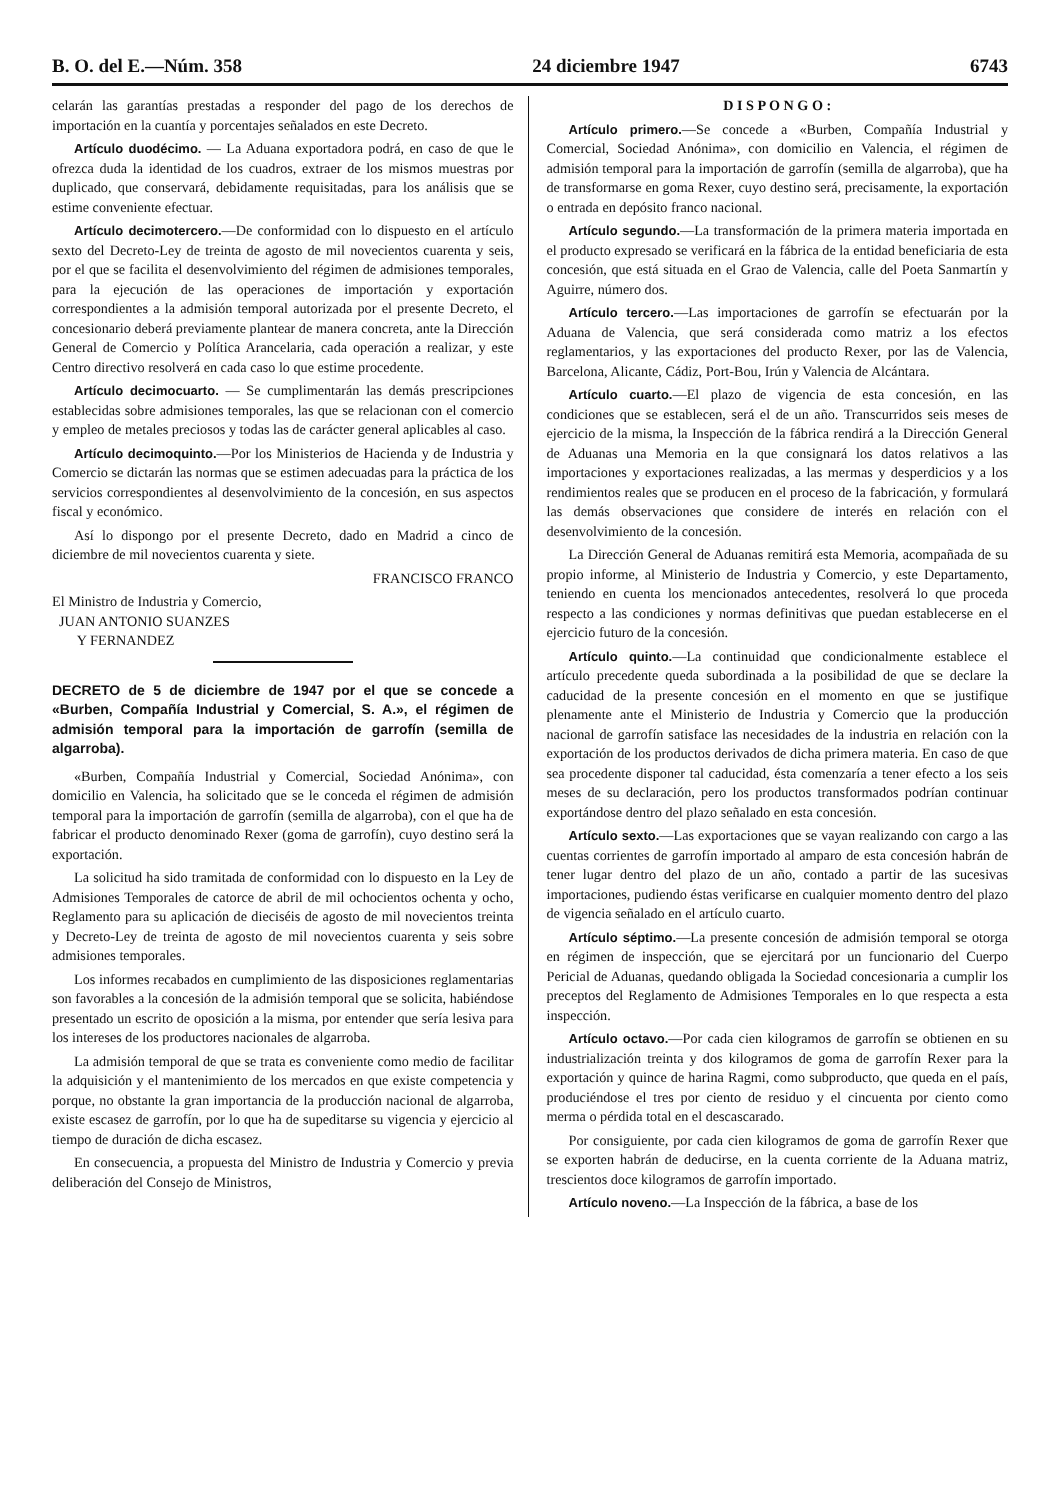B. O. del E.—Núm. 358 24 diciembre 1947 6743
celarán las garantías prestadas a responder del pago de los derechos de importación en la cuantía y porcentajes señalados en este Decreto.
Artículo duodécimo. — La Aduana exportadora podrá, en caso de que le ofrezca duda la identidad de los cuadros, extraer de los mismos muestras por duplicado, que conservará, debidamente requisitadas, para los análisis que se estime conveniente efectuar.
Artículo decimotercero.—De conformidad con lo dispuesto en el artículo sexto del Decreto-Ley de treinta de agosto de mil novecientos cuarenta y seis, por el que se facilita el desenvolvimiento del régimen de admisiones temporales, para la ejecución de las operaciones de importación y exportación correspondientes a la admisión temporal autorizada por el presente Decreto, el concesionario deberá previamente plantear de manera concreta, ante la Dirección General de Comercio y Política Arancelaria, cada operación a realizar, y este Centro directivo resolverá en cada caso lo que estime procedente.
Artículo decimocuarto. — Se cumplimentarán las demás prescripciones establecidas sobre admisiones temporales, las que se relacionan con el comercio y empleo de metales preciosos y todas las de carácter general aplicables al caso.
Artículo decimoquinto.—Por los Ministerios de Hacienda y de Industria y Comercio se dictarán las normas que se estimen adecuadas para la práctica de los servicios correspondientes al desenvolvimiento de la concesión, en sus aspectos fiscal y económico.
Así lo dispongo por el presente Decreto, dado en Madrid a cinco de diciembre de mil novecientos cuarenta y siete.
FRANCISCO FRANCO
El Ministro de Industria y Comercio,
JUAN ANTONIO SUANZES
Y FERNANDEZ
DECRETO de 5 de diciembre de 1947 por el que se concede a «Burben, Compañía Industrial y Comercial, S. A.», el régimen de admisión temporal para la importación de garrofín (semilla de algarroba).
«Burben, Compañía Industrial y Comercial, Sociedad Anónima», con domicilio en Valencia, ha solicitado que se le conceda el régimen de admisión temporal para la importación de garrofín (semilla de algarroba), con el que ha de fabricar el producto denominado Rexer (goma de garrofín), cuyo destino será la exportación.
La solicitud ha sido tramitada de conformidad con lo dispuesto en la Ley de Admisiones Temporales de catorce de abril de mil ochocientos ochenta y ocho, Reglamento para su aplicación de dieciséis de agosto de mil novecientos treinta y Decreto-Ley de treinta de agosto de mil novecientos cuarenta y seis sobre admisiones temporales.
Los informes recabados en cumplimiento de las disposiciones reglamentarias son favorables a la concesión de la admisión temporal que se solicita, habiéndose presentado un escrito de oposición a la misma, por entender que sería lesiva para los intereses de los productores nacionales de algarroba.
La admisión temporal de que se trata es conveniente como medio de facilitar la adquisición y el mantenimiento de los mercados en que existe competencia y porque, no obstante la gran importancia de la producción nacional de algarroba, existe escasez de garrofín, por lo que ha de supeditarse su vigencia y ejercicio al tiempo de duración de dicha escasez.
En consecuencia, a propuesta del Ministro de Industria y Comercio y previa deliberación del Consejo de Ministros,
D I S P O N G O :
Artículo primero.—Se concede a «Burben, Compañía Industrial y Comercial, Sociedad Anónima», con domicilio en Valencia, el régimen de admisión temporal para la importación de garrofín (semilla de algarroba), que ha de transformarse en goma Rexer, cuyo destino será, precisamente, la exportación o entrada en depósito franco nacional.
Artículo segundo.—La transformación de la primera materia importada en el producto expresado se verificará en la fábrica de la entidad beneficiaria de esta concesión, que está situada en el Grao de Valencia, calle del Poeta Sanmartín y Aguirre, número dos.
Artículo tercero.—Las importaciones de garrofín se efectuarán por la Aduana de Valencia, que será considerada como matriz a los efectos reglamentarios, y las exportaciones del producto Rexer, por las de Valencia, Barcelona, Alicante, Cádiz, Port-Bou, Irún y Valencia de Alcántara.
Artículo cuarto.—El plazo de vigencia de esta concesión, en las condiciones que se establecen, será el de un año. Transcurridos seis meses de ejercicio de la misma, la Inspección de la fábrica rendirá a la Dirección General de Aduanas una Memoria en la que consignará los datos relativos a las importaciones y exportaciones realizadas, a las mermas y desperdicios y a los rendimientos reales que se producen en el proceso de la fabricación, y formulará las demás observaciones que considere de interés en relación con el desenvolvimiento de la concesión.
La Dirección General de Aduanas remitirá esta Memoria, acompañada de su propio informe, al Ministerio de Industria y Comercio, y este Departamento, teniendo en cuenta los mencionados antecedentes, resolverá lo que proceda respecto a las condiciones y normas definitivas que puedan establecerse en el ejercicio futuro de la concesión.
Artículo quinto.—La continuidad que condicionalmente establece el artículo precedente queda subordinada a la posibilidad de que se declare la caducidad de la presente concesión en el momento en que se justifique plenamente ante el Ministerio de Industria y Comercio que la producción nacional de garrofín satisface las necesidades de la industria en relación con la exportación de los productos derivados de dicha primera materia. En caso de que sea procedente disponer tal caducidad, ésta comenzaría a tener efecto a los seis meses de su declaración, pero los productos transformados podrían continuar exportándose dentro del plazo señalado en esta concesión.
Artículo sexto.—Las exportaciones que se vayan realizando con cargo a las cuentas corrientes de garrofín importado al amparo de esta concesión habrán de tener lugar dentro del plazo de un año, contado a partir de las sucesivas importaciones, pudiendo éstas verificarse en cualquier momento dentro del plazo de vigencia señalado en el artículo cuarto.
Artículo séptimo.—La presente concesión de admisión temporal se otorga en régimen de inspección, que se ejercitará por un funcionario del Cuerpo Pericial de Aduanas, quedando obligada la Sociedad concesionaria a cumplir los preceptos del Reglamento de Admisiones Temporales en lo que respecta a esta inspección.
Artículo octavo.—Por cada cien kilogramos de garrofín se obtienen en su industrialización treinta y dos kilogramos de goma de garrofín Rexer para la exportación y quince de harina Ragmi, como subproducto, que queda en el país, produciéndose el tres por ciento de residuo y el cincuenta por ciento como merma o pérdida total en el descascarado.
Por consiguiente, por cada cien kilogramos de goma de garrofín Rexer que se exporten habrán de deducirse, en la cuenta corriente de la Aduana matriz, trescientos doce kilogramos de garrofín importado.
Artículo noveno.—La Inspección de la fábrica, a base de los